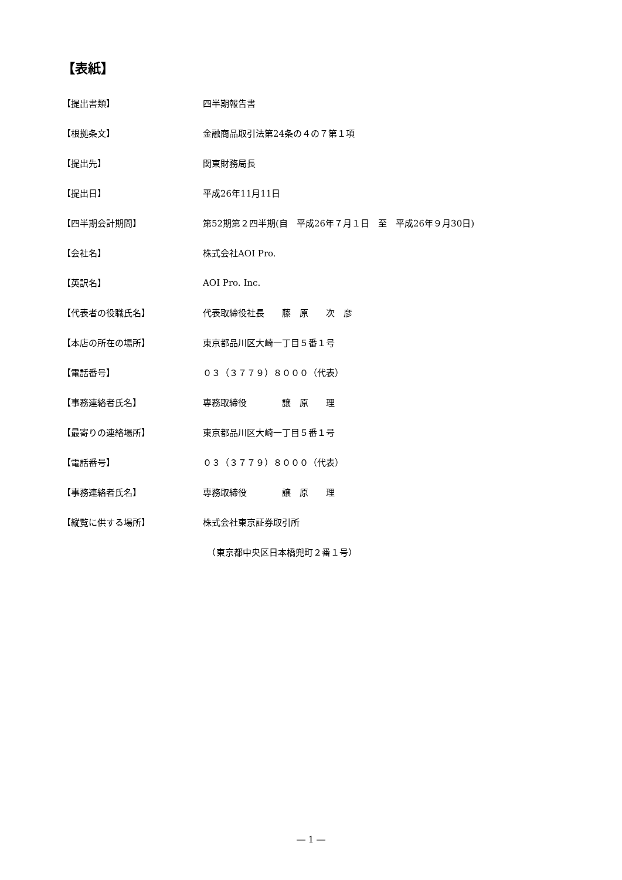【表紙】
【提出書類】
四半期報告書
【根拠条文】
金融商品取引法第24条の４の７第１項
【提出先】
関東財務局長
【提出日】
平成26年11月11日
【四半期会計期間】
第52期第２四半期(自　平成26年７月１日　至　平成26年９月30日)
【会社名】
株式会社AOI Pro.
【英訳名】
AOI Pro. Inc.
【代表者の役職氏名】
代表取締役社長　　藤　原　　次　彦
【本店の所在の場所】
東京都品川区大崎一丁目５番１号
【電話番号】
０３（３７７９）８０００（代表）
【事務連絡者氏名】
専務取締役　　　　譲　原　　理
【最寄りの連絡場所】
東京都品川区大崎一丁目５番１号
【電話番号】
０３（３７７９）８０００（代表）
【事務連絡者氏名】
専務取締役　　　　譲　原　　理
【縦覧に供する場所】
株式会社東京証券取引所
　（東京都中央区日本橋兜町２番１号）
― 1 ―